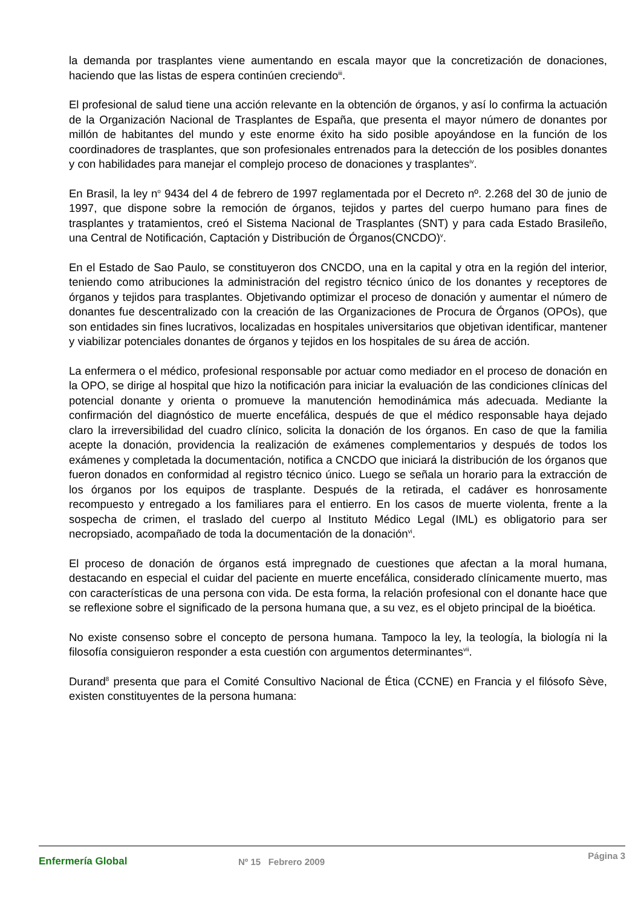la demanda por trasplantes viene aumentando en escala mayor que la concretización de donaciones, haciendo que las listas de espera continúen creciendo<sup>iii</sup>.
El profesional de salud tiene una acción relevante en la obtención de órganos, y así lo confirma la actuación de la Organización Nacional de Trasplantes de España, que presenta el mayor número de donantes por millón de habitantes del mundo y este enorme éxito ha sido posible apoyándose en la función de los coordinadores de trasplantes, que son profesionales entrenados para la detección de los posibles donantes y con habilidades para manejar el complejo proceso de donaciones y trasplantes<sup>iv</sup>.
En Brasil, la ley n<sup>o</sup> 9434 del 4 de febrero de 1997 reglamentada por el Decreto nº. 2.268 del 30 de junio de 1997, que dispone sobre la remoción de órganos, tejidos y partes del cuerpo humano para fines de trasplantes y tratamientos, creó el Sistema Nacional de Trasplantes (SNT) y para cada Estado Brasileño, una Central de Notificación, Captación y Distribución de Órganos(CNCDO)<sup>v</sup>.
En el Estado de Sao Paulo, se constituyeron dos CNCDO, una en la capital y otra en la región del interior, teniendo como atribuciones la administración del registro técnico único de los donantes y receptores de órganos y tejidos para trasplantes. Objetivando optimizar el proceso de donación y aumentar el número de donantes fue descentralizado con la creación de las Organizaciones de Procura de Órganos (OPOs), que son entidades sin fines lucrativos, localizadas en hospitales universitarios que objetivan identificar, mantener y viabilizar potenciales donantes de órganos y tejidos en los hospitales de su área de acción.
La enfermera o el médico, profesional responsable por actuar como mediador en el proceso de donación en la OPO, se dirige al hospital que hizo la notificación para iniciar la evaluación de las condiciones clínicas del potencial donante y orienta o promueve la manutención hemodinámica más adecuada. Mediante la confirmación del diagnóstico de muerte encefálica, después de que el médico responsable haya dejado claro la irreversibilidad del cuadro clínico, solicita la donación de los órganos. En caso de que la familia acepte la donación, providencia la realización de exámenes complementarios y después de todos los exámenes y completada la documentación, notifica a CNCDO que iniciará la distribución de los órganos que fueron donados en conformidad al registro técnico único. Luego se señala un horario para la extracción de los órganos por los equipos de trasplante. Después de la retirada, el cadáver es honrosamente recompuesto y entregado a los familiares para el entierro. En los casos de muerte violenta, frente a la sospecha de crimen, el traslado del cuerpo al Instituto Médico Legal (IML) es obligatorio para ser necropsiado, acompañado de toda la documentación de la donación<sup>vi</sup>.
El proceso de donación de órganos está impregnado de cuestiones que afectan a la moral humana, destacando en especial el cuidar del paciente en muerte encefálica, considerado clínicamente muerto, mas con características de una persona con vida. De esta forma, la relación profesional con el donante hace que se reflexione sobre el significado de la persona humana que, a su vez, es el objeto principal de la bioética.
No existe consenso sobre el concepto de persona humana. Tampoco la ley, la teología, la biología ni la filosofía consiguieron responder a esta cuestión con argumentos determinantes<sup>vii</sup>.
Durand<sup>8</sup> presenta que para el Comité Consultivo Nacional de Ética (CCNE) en Francia y el filósofo Sève, existen constituyentes de la persona humana:
Enfermería Global Nº 15 Febrero 2009
Página 3